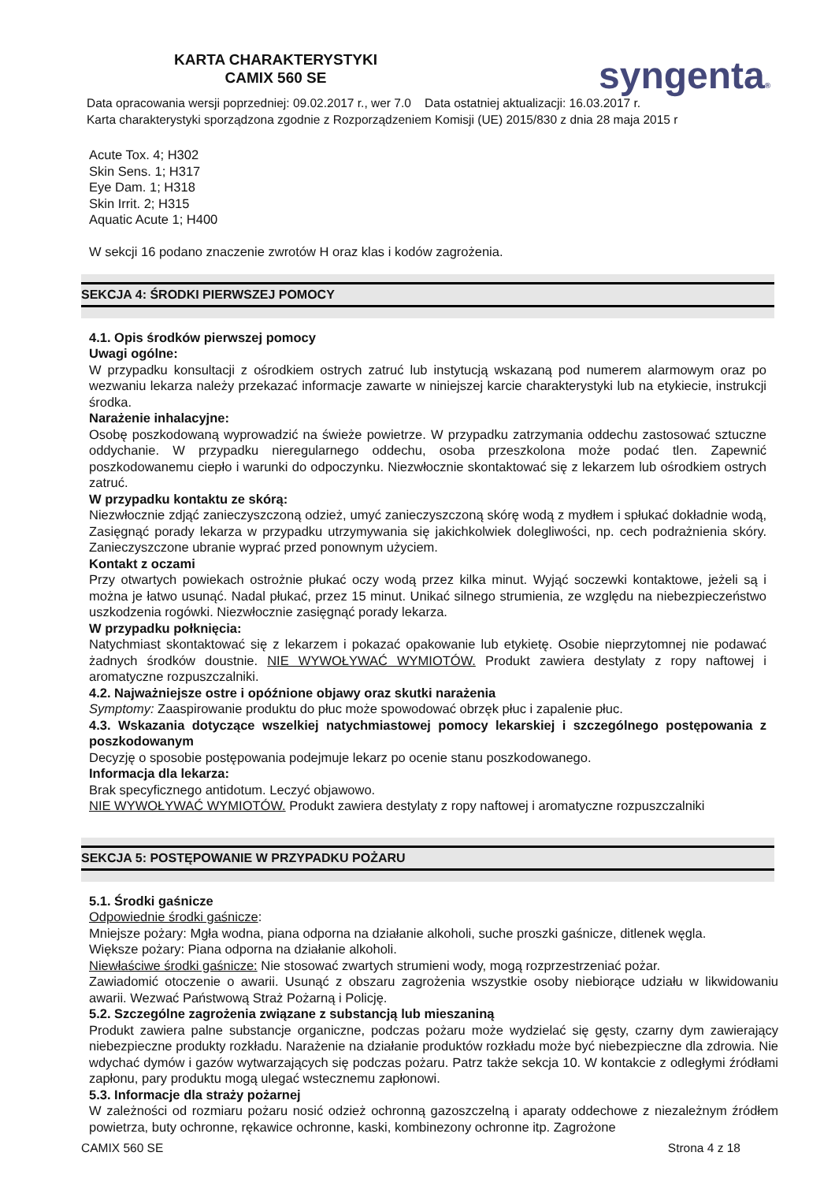KARTA CHARAKTERYSTYKI
CAMIX 560 SE
syngenta®
Data opracowania wersji poprzedniej: 09.02.2017 r., wer 7.0 Data ostatniej aktualizacji: 16.03.2017 r.
Karta charakterystyki sporządzona zgodnie z Rozporządzeniem Komisji (UE) 2015/830 z dnia 28 maja 2015 r
Acute Tox. 4; H302
Skin Sens. 1; H317
Eye Dam. 1; H318
Skin Irrit. 2; H315
Aquatic Acute 1; H400
W sekcji 16 podano znaczenie zwrotów H oraz klas i kodów zagrożenia.
SEKCJA 4: ŚRODKI PIERWSZEJ POMOCY
4.1. Opis środków pierwszej pomocy
Uwagi ogólne:
W przypadku konsultacji z ośrodkiem ostrych zatruć lub instytucją wskazaną pod numerem alarmowym oraz po wezwaniu lekarza należy przekazać informacje zawarte w niniejszej karcie charakterystyki lub na etykiecie, instrukcji środka.
Narażenie inhalacyjne:
Osobę poszkodowaną wyprowadzić na świeże powietrze. W przypadku zatrzymania oddechu zastosować sztuczne oddychanie. W przypadku nieregularnego oddechu, osoba przeszkolona może podać tlen. Zapewnić poszkodowanemu ciepło i warunki do odpoczynku. Niezwłocznie skontaktować się z lekarzem lub ośrodkiem ostrych zatruć.
W przypadku kontaktu ze skórą:
Niezwłocznie zdjąć zanieczyszczoną odzież, umyć zanieczyszczoną skórę wodą z mydłem i spłukać dokładnie wodą, Zasięgnąć porady lekarza w przypadku utrzymywania się jakichkolwiek dolegliwości, np. cech podrażnienia skóry. Zanieczyszczone ubranie wyprać przed ponownym użyciem.
Kontakt z oczami
Przy otwartych powiekach ostrożnie płukać oczy wodą przez kilka minut. Wyjąć soczewki kontaktowe, jeżeli są i można je łatwo usunąć. Nadal płukać, przez 15 minut. Unikać silnego strumienia, ze względu na niebezpieczeństwo uszkodzenia rogówki. Niezwłocznie zasięgnąć porady lekarza.
W przypadku połknięcia:
Natychmiast skontaktować się z lekarzem i pokazać opakowanie lub etykietę. Osobie nieprzytomnej nie podawać żadnych środków doustnie. NIE WYWOŁYWAĆ WYMIOTÓW. Produkt zawiera destylaty z ropy naftowej i aromatyczne rozpuszczalniki.
4.2. Najważniejsze ostre i opóźnione objawy oraz skutki narażenia
Symptomy: Zaaspirowanie produktu do płuc może spowodować obrzęk płuc i zapalenie płuc.
4.3. Wskazania dotyczące wszelkiej natychmiastowej pomocy lekarskiej i szczególnego postępowania z poszkodowanym
Decyzję o sposobie postępowania podejmuje lekarz po ocenie stanu poszkodowanego.
Informacja dla lekarza:
Brak specyficznego antidotum. Leczyć objawowo.
NIE WYWOŁYWAĆ WYMIOTÓW. Produkt zawiera destylaty z ropy naftowej i aromatyczne rozpuszczalniki
SEKCJA 5: POSTĘPOWANIE W PRZYPADKU POŻARU
5.1. Środki gaśnicze
Odpowiednie środki gaśnicze:
Mniejsze pożary: Mgła wodna, piana odporna na działanie alkoholi, suche proszki gaśnicze, ditlenek węgla.
Większe pożary: Piana odporna na działanie alkoholi.
Niewłaściwe środki gaśnicze: Nie stosować zwartych strumieni wody, mogą rozprzestrzeniać pożar.
Zawiadomić otoczenie o awarii. Usunąć z obszaru zagrożenia wszystkie osoby niebiorące udziału w likwidowaniu awarii. Wezwać Państwową Straż Pożarną i Policję.
5.2. Szczególne zagrożenia związane z substancją lub mieszaniną
Produkt zawiera palne substancje organiczne, podczas pożaru może wydzielać się gęsty, czarny dym zawierający niebezpieczne produkty rozkładu. Narażenie na działanie produktów rozkładu może być niebezpieczne dla zdrowia. Nie wdychać dymów i gazów wytwarzających się podczas pożaru. Patrz także sekcja 10. W kontakcie z odległymi źródłami zapłonu, pary produktu mogą ulegać wstecznemu zapłonowi.
5.3. Informacje dla straży pożarnej
W zależności od rozmiaru pożaru nosić odzież ochronną gazoszczelną i aparaty oddechowe z niezależnym źródłem powietrza, buty ochronne, rękawice ochronne, kaski, kombinezony ochronne itp. Zagrożone
CAMIX 560 SE Strona 4 z 18